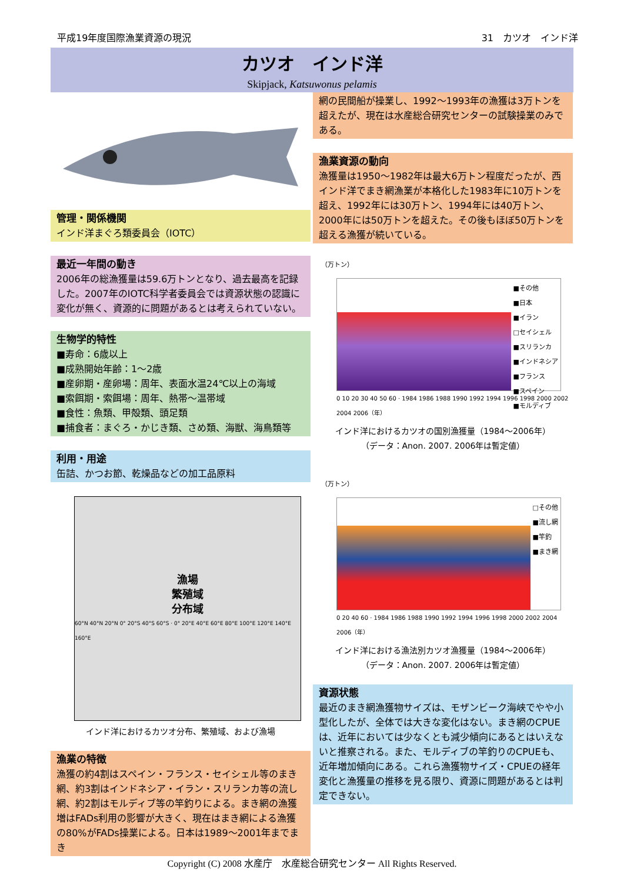平成19年度国際漁業資源の現況 31　カツオ　インド洋
カツオ　インド洋
Skipjack, Katsuwonus pelamis
管理・関係機関
インド洋まぐろ類委員会（IOTC）
最近一年間の動き
2006年の総漁獲量は59.6万トンとなり、過去最高を記録した。2007年のIOTC科学者委員会では資源状態の認識に変化が無く、資源的に問題があるとは考えられていない。
生物学的特性
■寿命：6歳以上
■成熟開始年齢：1〜2歳
■産卵期・産卵場：周年、表面水温24℃以上の海域
■索餌期・索餌場：周年、熱帯〜温帯域
■食性：魚類、甲殻類、頭足類
■捕食者：まぐろ・かじき類、さめ類、海獣、海鳥類等
利用・用途
缶詰、かつお節、乾燥品などの加工品原料
漁場
繁殖域
分布域
60°N 40°N 20°N 0° 20°S 40°S 60°S · 0° 20°E 40°E 60°E 80°E 100°E 120°E 140°E 160°E
インド洋におけるカツオ分布、繁殖域、および漁場
漁業の特徴
漁獲の約4割はスペイン・フランス・セイシェル等のまき網、約3割はインドネシア・イラン・スリランカ等の流し網、約2割はモルディブ等の竿釣りによる。まき網の漁獲増はFADs利用の影響が大きく、現在はまき網による漁獲の80%がFADs操業による。日本は1989〜2001年までまき
網の民間船が操業し、1992〜1993年の漁獲は3万トンを超えたが、現在は水産総合研究センターの試験操業のみである。
漁業資源の動向
漁獲量は1950〜1982年は最大6万トン程度だったが、西インド洋でまき網漁業が本格化した1983年に10万トンを超え、1992年には30万トン、1994年には40万トン、2000年には50万トンを超えた。その後もほぼ50万トンを超える漁獲が続いている。
（万トン）
■その他
■日本
■イラン
□セイシェル
■スリランカ
■インドネシア
■フランス
■スペイン
■モルディブ
0 10 20 30 40 50 60 · 1984 1986 1988 1990 1992 1994 1996 1998 2000 2002 2004 2006（年）
インド洋におけるカツオの国別漁獲量（1984〜2006年）
（データ：Anon. 2007. 2006年は暫定値）
（万トン）
□その他
■流し網
■竿釣
■まき網
0 20 40 60 · 1984 1986 1988 1990 1992 1994 1996 1998 2000 2002 2004 2006（年）
インド洋における漁法別カツオ漁獲量（1984〜2006年）
（データ：Anon. 2007. 2006年は暫定値）
資源状態
最近のまき網漁獲物サイズは、モザンビーク海峡でやや小型化したが、全体では大きな変化はない。まき網のCPUEは、近年においては少なくとも減少傾向にあるとはいえないと推察される。また、モルディブの竿釣りのCPUEも、近年増加傾向にある。これら漁獲物サイズ・CPUEの経年変化と漁獲量の推移を見る限り、資源に問題があるとは判定できない。
Copyright (C) 2008 水産庁　水産総合研究センター All Rights Reserved.